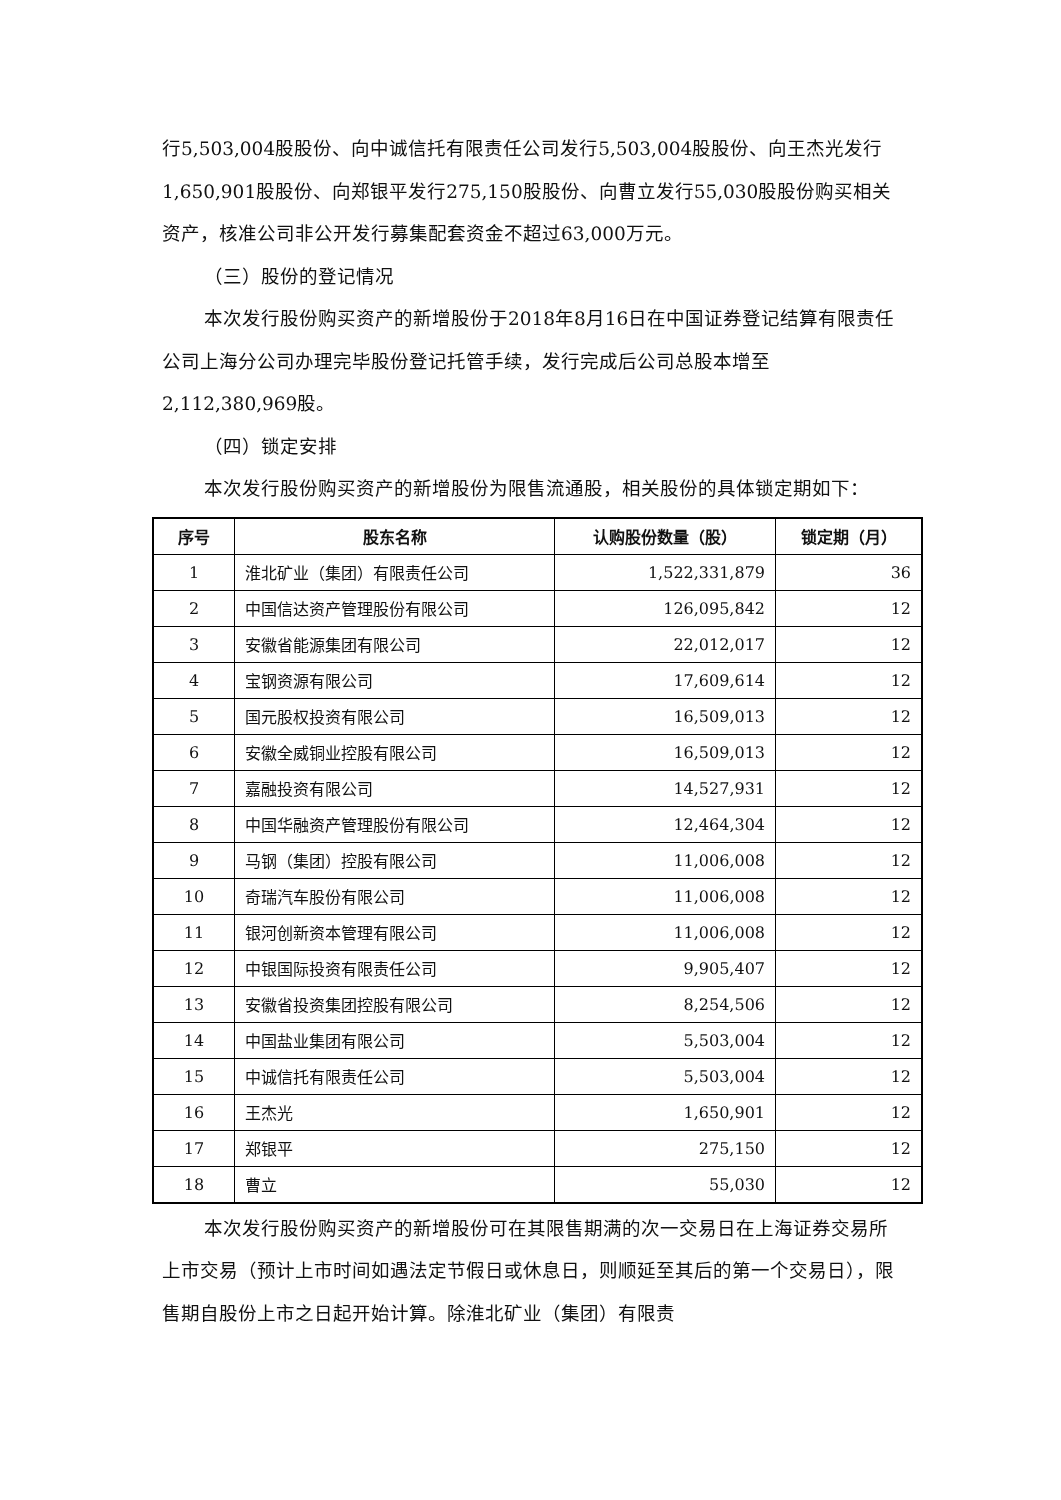行5,503,004股股份、向中诚信托有限责任公司发行5,503,004股股份、向王杰光发行1,650,901股股份、向郑银平发行275,150股股份、向曹立发行55,030股股份购买相关资产，核准公司非公开发行募集配套资金不超过63,000万元。
（三）股份的登记情况
本次发行股份购买资产的新增股份于2018年8月16日在中国证券登记结算有限责任公司上海分公司办理完毕股份登记托管手续，发行完成后公司总股本增至2,112,380,969股。
（四）锁定安排
本次发行股份购买资产的新增股份为限售流通股，相关股份的具体锁定期如下：
| 序号 | 股东名称 | 认购股份数量（股） | 锁定期（月） |
| --- | --- | --- | --- |
| 1 | 淮北矿业（集团）有限责任公司 | 1,522,331,879 | 36 |
| 2 | 中国信达资产管理股份有限公司 | 126,095,842 | 12 |
| 3 | 安徽省能源集团有限公司 | 22,012,017 | 12 |
| 4 | 宝钢资源有限公司 | 17,609,614 | 12 |
| 5 | 国元股权投资有限公司 | 16,509,013 | 12 |
| 6 | 安徽全威铜业控股有限公司 | 16,509,013 | 12 |
| 7 | 嘉融投资有限公司 | 14,527,931 | 12 |
| 8 | 中国华融资产管理股份有限公司 | 12,464,304 | 12 |
| 9 | 马钢（集团）控股有限公司 | 11,006,008 | 12 |
| 10 | 奇瑞汽车股份有限公司 | 11,006,008 | 12 |
| 11 | 银河创新资本管理有限公司 | 11,006,008 | 12 |
| 12 | 中银国际投资有限责任公司 | 9,905,407 | 12 |
| 13 | 安徽省投资集团控股有限公司 | 8,254,506 | 12 |
| 14 | 中国盐业集团有限公司 | 5,503,004 | 12 |
| 15 | 中诚信托有限责任公司 | 5,503,004 | 12 |
| 16 | 王杰光 | 1,650,901 | 12 |
| 17 | 郑银平 | 275,150 | 12 |
| 18 | 曹立 | 55,030 | 12 |
本次发行股份购买资产的新增股份可在其限售期满的次一交易日在上海证券交易所上市交易（预计上市时间如遇法定节假日或休息日，则顺延至其后的第一个交易日），限售期自股份上市之日起开始计算。除淮北矿业（集团）有限责